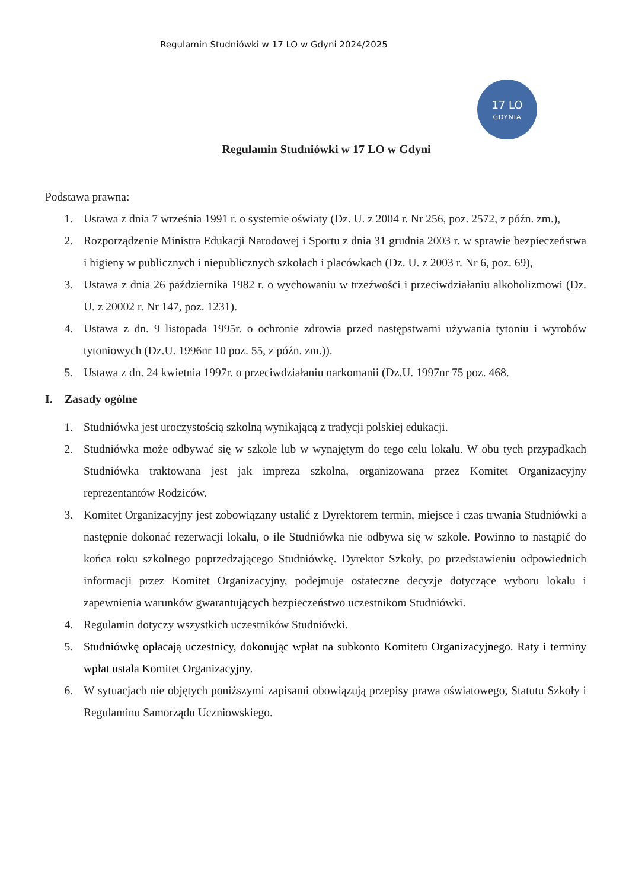Regulamin Studniówki w 17 LO w Gdyni 2024/2025
17 LO
GDYNIA
Regulamin Studniówki w 17 LO w Gdyni
Podstawa prawna:
1. Ustawa z dnia 7 września 1991 r. o systemie oświaty (Dz. U. z 2004 r. Nr 256, poz. 2572, z późn. zm.),
2. Rozporządzenie Ministra Edukacji Narodowej i Sportu z dnia 31 grudnia 2003 r. w sprawie bezpieczeństwa i higieny w publicznych i niepublicznych szkołach i placówkach (Dz. U. z 2003 r. Nr 6, poz. 69),
3. Ustawa z dnia 26 października 1982 r. o wychowaniu w trzeźwości i przeciwdziałaniu alkoholizmowi (Dz. U. z 20002 r. Nr 147, poz. 1231).
4. Ustawa z dn. 9 listopada 1995r. o ochronie zdrowia przed następstwami używania tytoniu i wyrobów tytoniowych (Dz.U. 1996nr 10 poz. 55, z późn. zm.)).
5. Ustawa z dn. 24 kwietnia 1997r. o przeciwdziałaniu narkomanii (Dz.U. 1997nr 75 poz. 468.
I. Zasady ogólne
1. Studniówka jest uroczystością szkolną wynikającą z tradycji polskiej edukacji.
2. Studniówka może odbywać się w szkole lub w wynajętym do tego celu lokalu. W obu tych przypadkach Studniówka traktowana jest jak impreza szkolna, organizowana przez Komitet Organizacyjny reprezentantów Rodziców.
3. Komitet Organizacyjny jest zobowiązany ustalić z Dyrektorem termin, miejsce i czas trwania Studniówki a następnie dokonać rezerwacji lokalu, o ile Studniówka nie odbywa się w szkole. Powinno to nastąpić do końca roku szkolnego poprzedzającego Studniówkę. Dyrektor Szkoły, po przedstawieniu odpowiednich informacji przez Komitet Organizacyjny, podejmuje ostateczne decyzje dotyczące wyboru lokalu i zapewnienia warunków gwarantujących bezpieczeństwo uczestnikom Studniówki.
4. Regulamin dotyczy wszystkich uczestników Studniówki.
5. Studniówkę opłacają uczestnicy, dokonując wpłat na subkonto Komitetu Organizacyjnego. Raty i terminy wpłat ustala Komitet Organizacyjny.
6. W sytuacjach nie objętych poniższymi zapisami obowiązują przepisy prawa oświatowego, Statutu Szkoły i Regulaminu Samorządu Uczniowskiego.